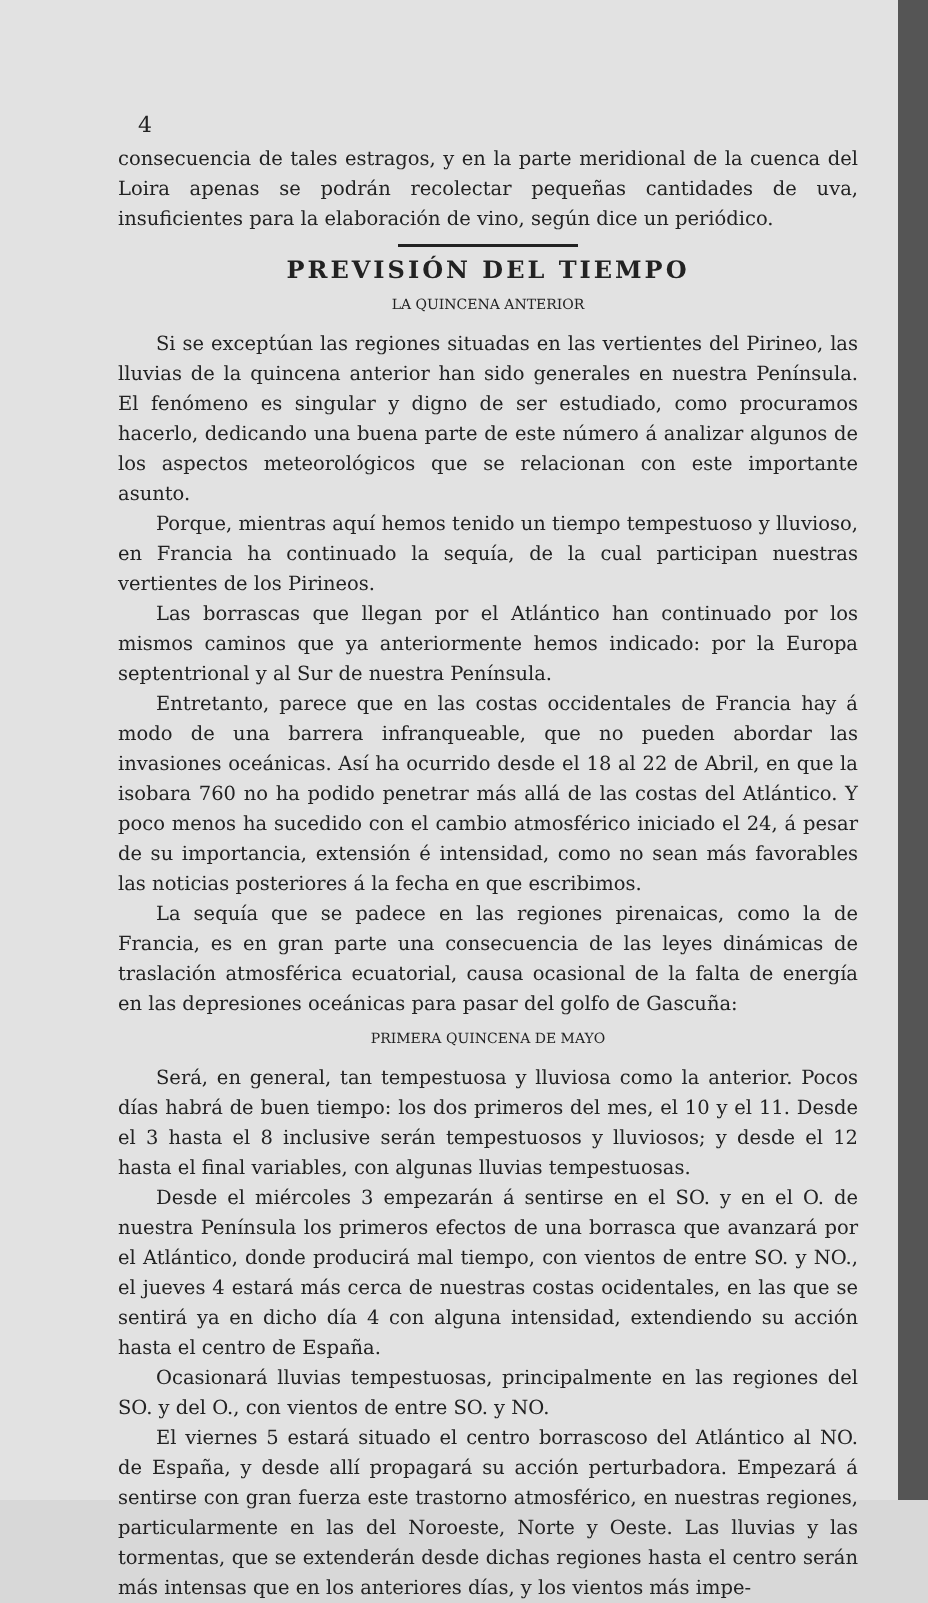4
consecuencia de tales estragos, y en la parte meridional de la cuenca del Loira apenas se podrán recolectar pequeñas cantidades de uva, insuficientes para la elaboración de vino, según dice un periódico.
PREVISIÓN DEL TIEMPO
LA QUINCENA ANTERIOR
Si se exceptúan las regiones situadas en las vertientes del Pirineo, las lluvias de la quincena anterior han sido generales en nuestra Península. El fenómeno es singular y digno de ser estudiado, como procuramos hacerlo, dedicando una buena parte de este número á analizar algunos de los aspectos meteorológicos que se relacionan con este importante asunto.
Porque, mientras aquí hemos tenido un tiempo tempestuoso y lluvioso, en Francia ha continuado la sequía, de la cual participan nuestras vertientes de los Pirineos.
Las borrascas que llegan por el Atlántico han continuado por los mismos caminos que ya anteriormente hemos indicado: por la Europa septentrional y al Sur de nuestra Península.
Entretanto, parece que en las costas occidentales de Francia hay á modo de una barrera infranqueable, que no pueden abordar las invasiones oceánicas. Así ha ocurrido desde el 18 al 22 de Abril, en que la isobara 760 no ha podido penetrar más allá de las costas del Atlántico. Y poco menos ha sucedido con el cambio atmosférico iniciado el 24, á pesar de su importancia, extensión é intensidad, como no sean más favorables las noticias posteriores á la fecha en que escribimos.
La sequía que se padece en las regiones pirenaicas, como la de Francia, es en gran parte una consecuencia de las leyes dinámicas de traslación atmosférica ecuatorial, causa ocasional de la falta de energía en las depresiones oceánicas para pasar del golfo de Gascuña:
PRIMERA QUINCENA DE MAYO
Será, en general, tan tempestuosa y lluviosa como la anterior. Pocos días habrá de buen tiempo: los dos primeros del mes, el 10 y el 11. Desde el 3 hasta el 8 inclusive serán tempestuosos y lluviosos; y desde el 12 hasta el final variables, con algunas lluvias tempestuosas.
Desde el miércoles 3 empezarán á sentirse en el SO. y en el O. de nuestra Península los primeros efectos de una borrasca que avanzará por el Atlántico, donde producirá mal tiempo, con vientos de entre SO. y NO., el jueves 4 estará más cerca de nuestras costas ocidentales, en las que se sentirá ya en dicho día 4 con alguna intensidad, extendiendo su acción hasta el centro de España.
Ocasionará lluvias tempestuosas, principalmente en las regiones del SO. y del O., con vientos de entre SO. y NO.
El viernes 5 estará situado el centro borrascoso del Atlántico al NO. de España, y desde allí propagará su acción perturbadora. Empezará á sentirse con gran fuerza este trastorno atmosférico, en nuestras regiones, particularmente en las del Noroeste, Norte y Oeste. Las lluvias y las tormentas, que se extenderán desde dichas regiones hasta el centro serán más intensas que en los anteriores días, y los vientos más impe-